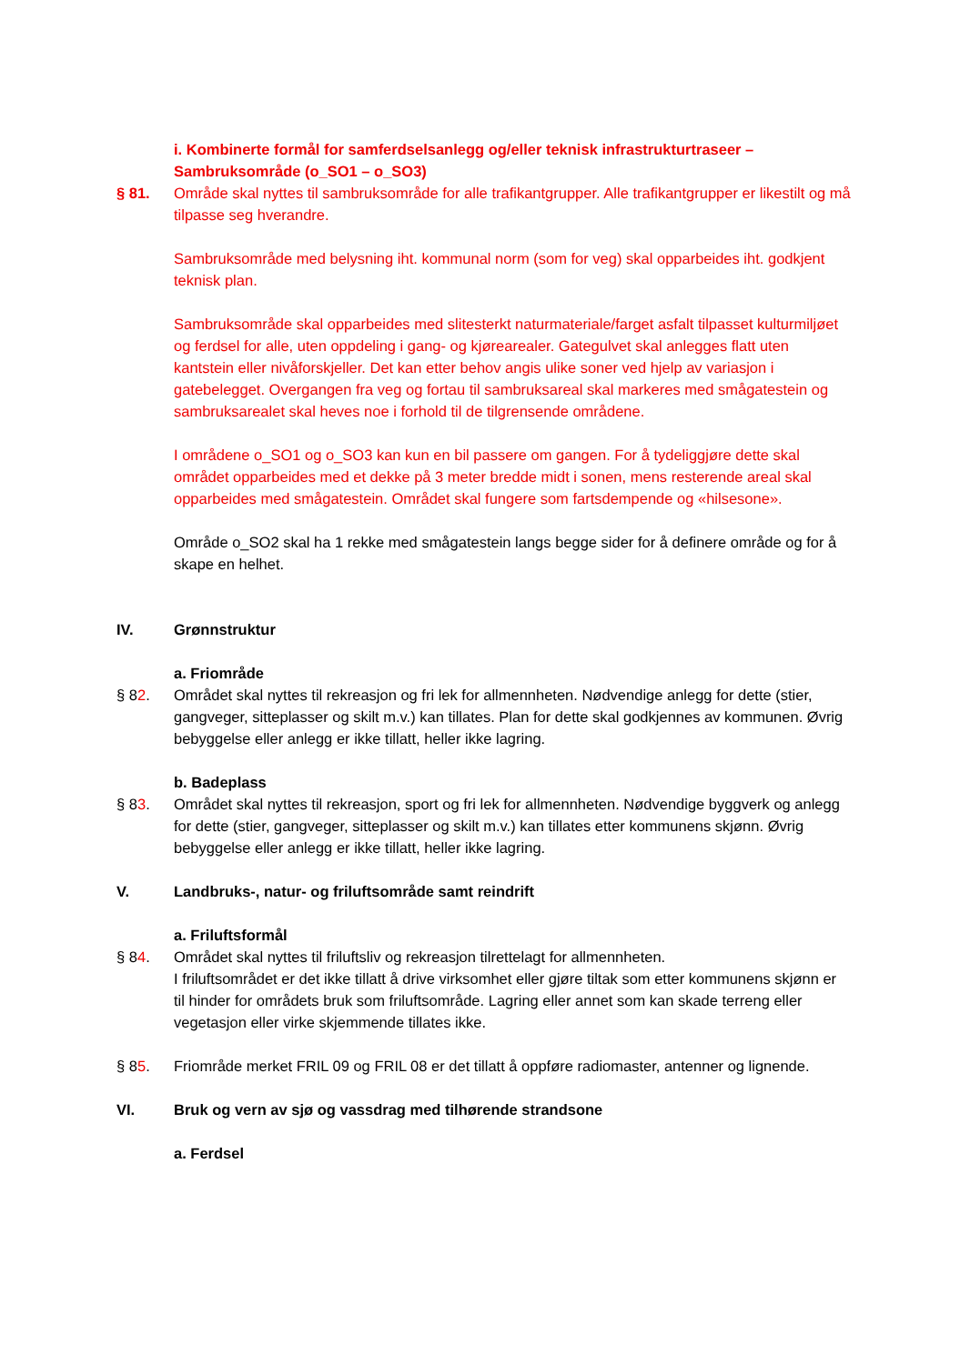i. Kombinerte formål for samferdselsanlegg og/eller teknisk infrastrukturtraseer – Sambruksområde (o_SO1 – o_SO3)
§ 81. Område skal nyttes til sambruksområde for alle trafikantgrupper. Alle trafikantgrupper er likestilt og må tilpasse seg hverandre.
Sambruksområde med belysning iht. kommunal norm (som for veg) skal opparbeides iht. godkjent teknisk plan.
Sambruksområde skal opparbeides med slitesterkt naturmateriale/farget asfalt tilpasset kulturmiljøet og ferdsel for alle, uten oppdeling i gang- og kjørearealer. Gategulvet skal anlegges flatt uten kantstein eller nivåforskjeller. Det kan etter behov angis ulike soner ved hjelp av variasjon i gatebelegget. Overgangen fra veg og fortau til sambruksareal skal markeres med smågatestein og sambruksarealet skal heves noe i forhold til de tilgrensende områdene.
I områdene o_SO1 og o_SO3 kan kun en bil passere om gangen. For å tydeliggjøre dette skal området opparbeides med et dekke på 3 meter bredde midt i sonen, mens resterende areal skal opparbeides med smågatestein. Området skal fungere som fartsdempende og «hilsesone».
Område o_SO2 skal ha 1 rekke med smågatestein langs begge sider for å definere område og for å skape en helhet.
IV. Grønnstruktur
a. Friområde
§ 82. Området skal nyttes til rekreasjon og fri lek for allmennheten. Nødvendige anlegg for dette (stier, gangveger, sitteplasser og skilt m.v.) kan tillates. Plan for dette skal godkjennes av kommunen. Øvrig bebyggelse eller anlegg er ikke tillatt, heller ikke lagring.
b. Badeplass
§ 83. Området skal nyttes til rekreasjon, sport og fri lek for allmennheten. Nødvendige byggverk og anlegg for dette (stier, gangveger, sitteplasser og skilt m.v.) kan tillates etter kommunens skjønn. Øvrig bebyggelse eller anlegg er ikke tillatt, heller ikke lagring.
V. Landbruks-, natur- og friluftsområde samt reindrift
a. Friluftsformål
§ 84. Området skal nyttes til friluftsliv og rekreasjon tilrettelagt for allmennheten.
I friluftsområdet er det ikke tillatt å drive virksomhet eller gjøre tiltak som etter kommunens skjønn er til hinder for områdets bruk som friluftsområde. Lagring eller annet som kan skade terreng eller vegetasjon eller virke skjemmende tillates ikke.
§ 85. Friområde merket FRIL 09 og FRIL 08 er det tillatt å oppføre radiomaster, antenner og lignende.
VI. Bruk og vern av sjø og vassdrag med tilhørende strandsone
a. Ferdsel